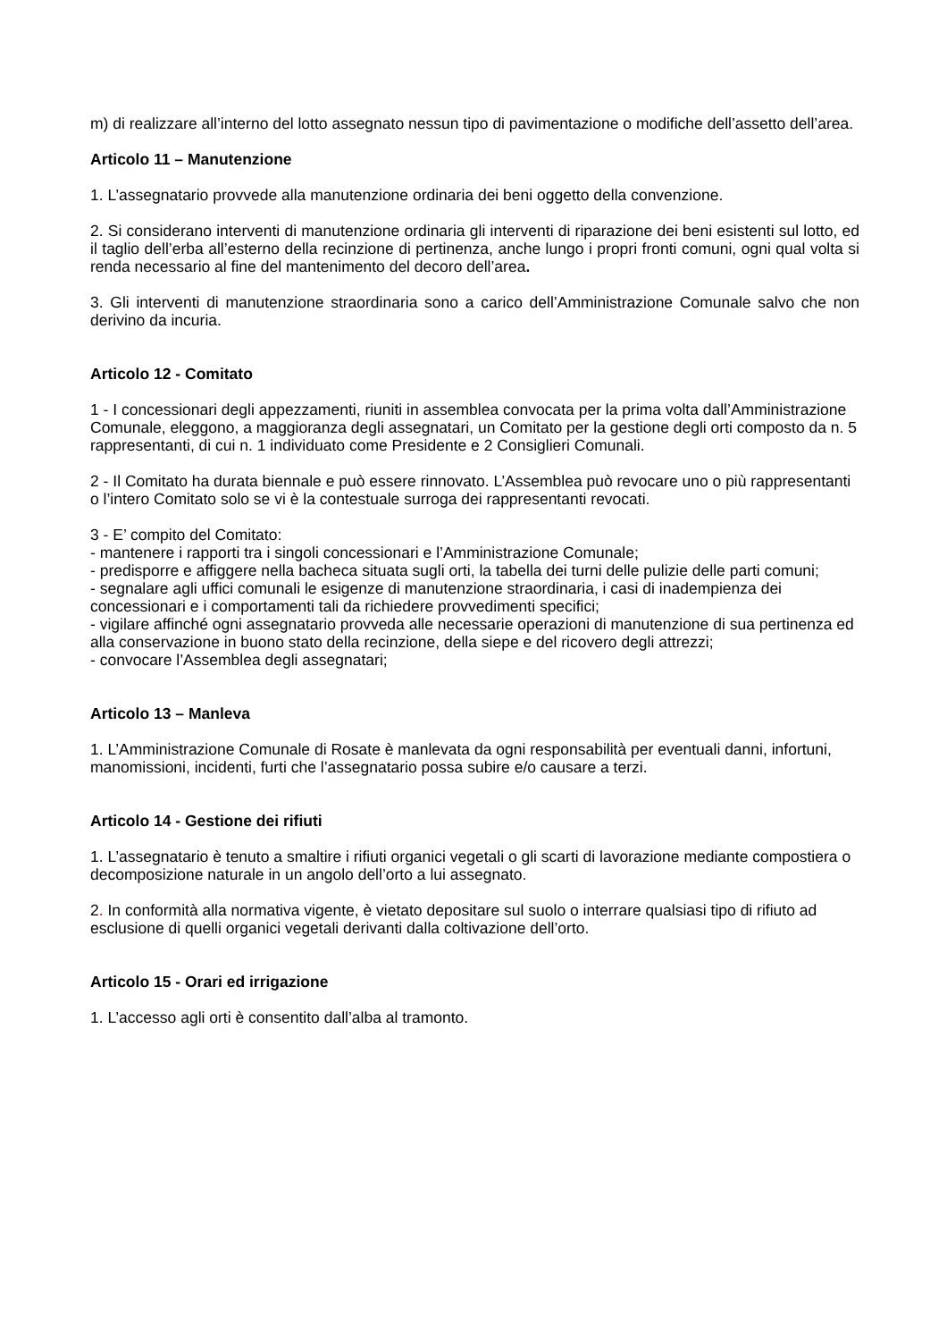m) di realizzare all’interno del lotto assegnato nessun tipo di pavimentazione o modifiche dell’assetto dell’area.
Articolo 11 – Manutenzione
1. L’assegnatario provvede alla manutenzione ordinaria dei beni oggetto della convenzione.
2. Si considerano interventi di manutenzione ordinaria gli interventi di riparazione dei beni esistenti sul lotto, ed il taglio dell’erba all’esterno della recinzione di pertinenza, anche lungo i propri fronti comuni, ogni qual volta si renda necessario al fine del mantenimento del decoro dell’area.
3. Gli interventi di manutenzione straordinaria sono a carico dell’Amministrazione Comunale salvo che non derivino da incuria.
Articolo 12 - Comitato
1 - I concessionari degli appezzamenti, riuniti in assemblea convocata per la prima volta dall’Amministrazione Comunale, eleggono, a maggioranza degli assegnatari, un Comitato per la gestione degli orti composto da n. 5 rappresentanti, di cui n. 1 individuato come Presidente e 2 Consiglieri Comunali.
2 - Il Comitato ha durata biennale e può essere rinnovato. L’Assemblea può revocare uno o più rappresentanti o l’intero Comitato solo se vi è la contestuale surroga dei rappresentanti revocati.
3 - E’ compito del Comitato:
- mantenere i rapporti tra i singoli concessionari e l’Amministrazione Comunale;
- predisporre e affiggere nella bacheca situata sugli orti, la tabella dei turni delle pulizie delle parti comuni;
- segnalare agli uffici comunali le esigenze di manutenzione straordinaria, i casi di inadempienza dei concessionari e i comportamenti tali da richiedere provvedimenti specifici;
- vigilare affinché ogni assegnatario provveda alle necessarie operazioni di manutenzione di sua pertinenza ed alla conservazione in buono stato della recinzione, della siepe e del ricovero degli attrezzi;
- convocare l’Assemblea degli assegnatari;
Articolo 13 – Manleva
1. L’Amministrazione Comunale di Rosate è manlevata da ogni responsabilità per eventuali danni, infortuni, manomissioni, incidenti, furti che l’assegnatario possa subire e/o causare a terzi.
Articolo 14 - Gestione dei rifiuti
1. L’assegnatario è tenuto a smaltire i rifiuti organici vegetali o gli scarti di lavorazione mediante compostiera o decomposizione naturale in un angolo dell’orto a lui assegnato.
2. In conformità alla normativa vigente, è vietato depositare sul suolo o interrare qualsiasi tipo di rifiuto ad esclusione di quelli organici vegetali derivanti dalla coltivazione dell’orto.
Articolo 15 - Orari ed irrigazione
1. L’accesso agli orti è consentito dall’alba al tramonto.